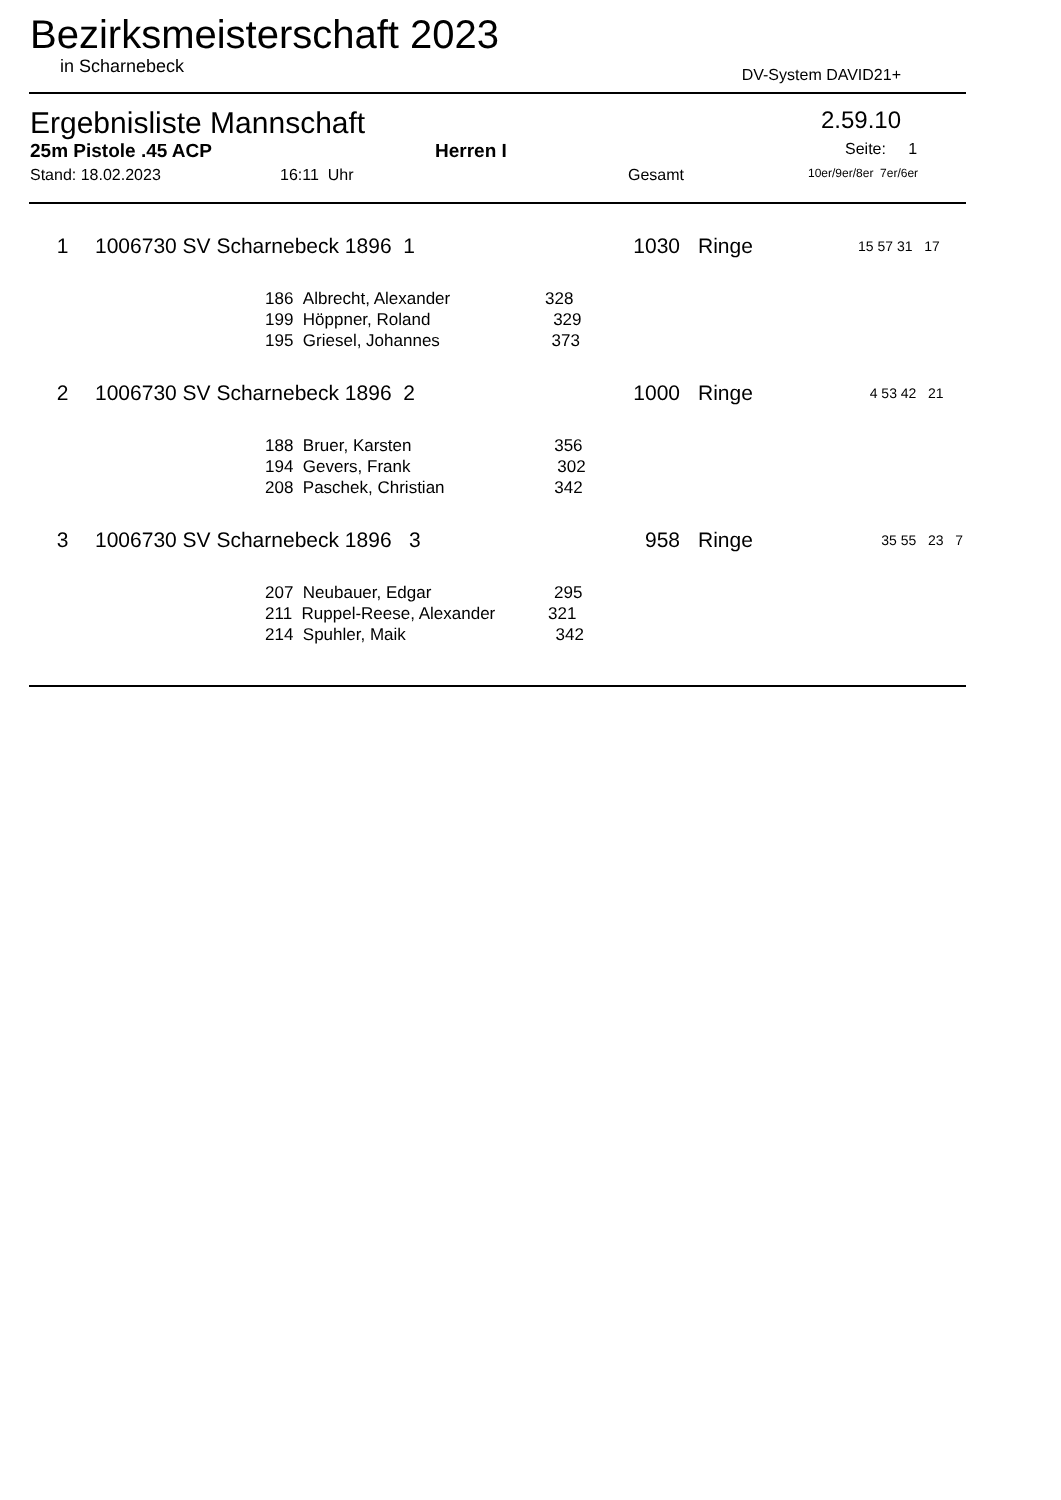Bezirksmeisterschaft 2023
in Scharnebeck DV-System DAVID21+
Ergebnisliste Mannschaft 2.59.10
25m Pistole .45 ACP Herren I Seite: 1
Stand: 18.02.2023 16:11 Uhr Gesamt 10er/9er/8er 7er/6er
| 1 | 1006730 SV Scharnebeck 1896 1 | | 1030 | Ringe | 15 57 31 17 |
| | 186 Albrecht, Alexander 328 | | | | |
| | 199 Höppner, Roland 329 | | | | |
| | 195 Griesel, Johannes 373 | | | | |
| 2 | 1006730 SV Scharnebeck 1896 2 | | 1000 | Ringe | 4 53 42 21 |
| | 188 Bruer, Karsten 356 | | | | |
| | 194 Gevers, Frank 302 | | | | |
| | 208 Paschek, Christian 342 | | | | |
| 3 | 1006730 SV Scharnebeck 1896 3 | | 958 | Ringe | 35 55 23 7 |
| | 207 Neubauer, Edgar 295 | | | | |
| | 211 Ruppel-Reese, Alexander 321 | | | | |
| | 214 Spuhler, Maik 342 | | | | |